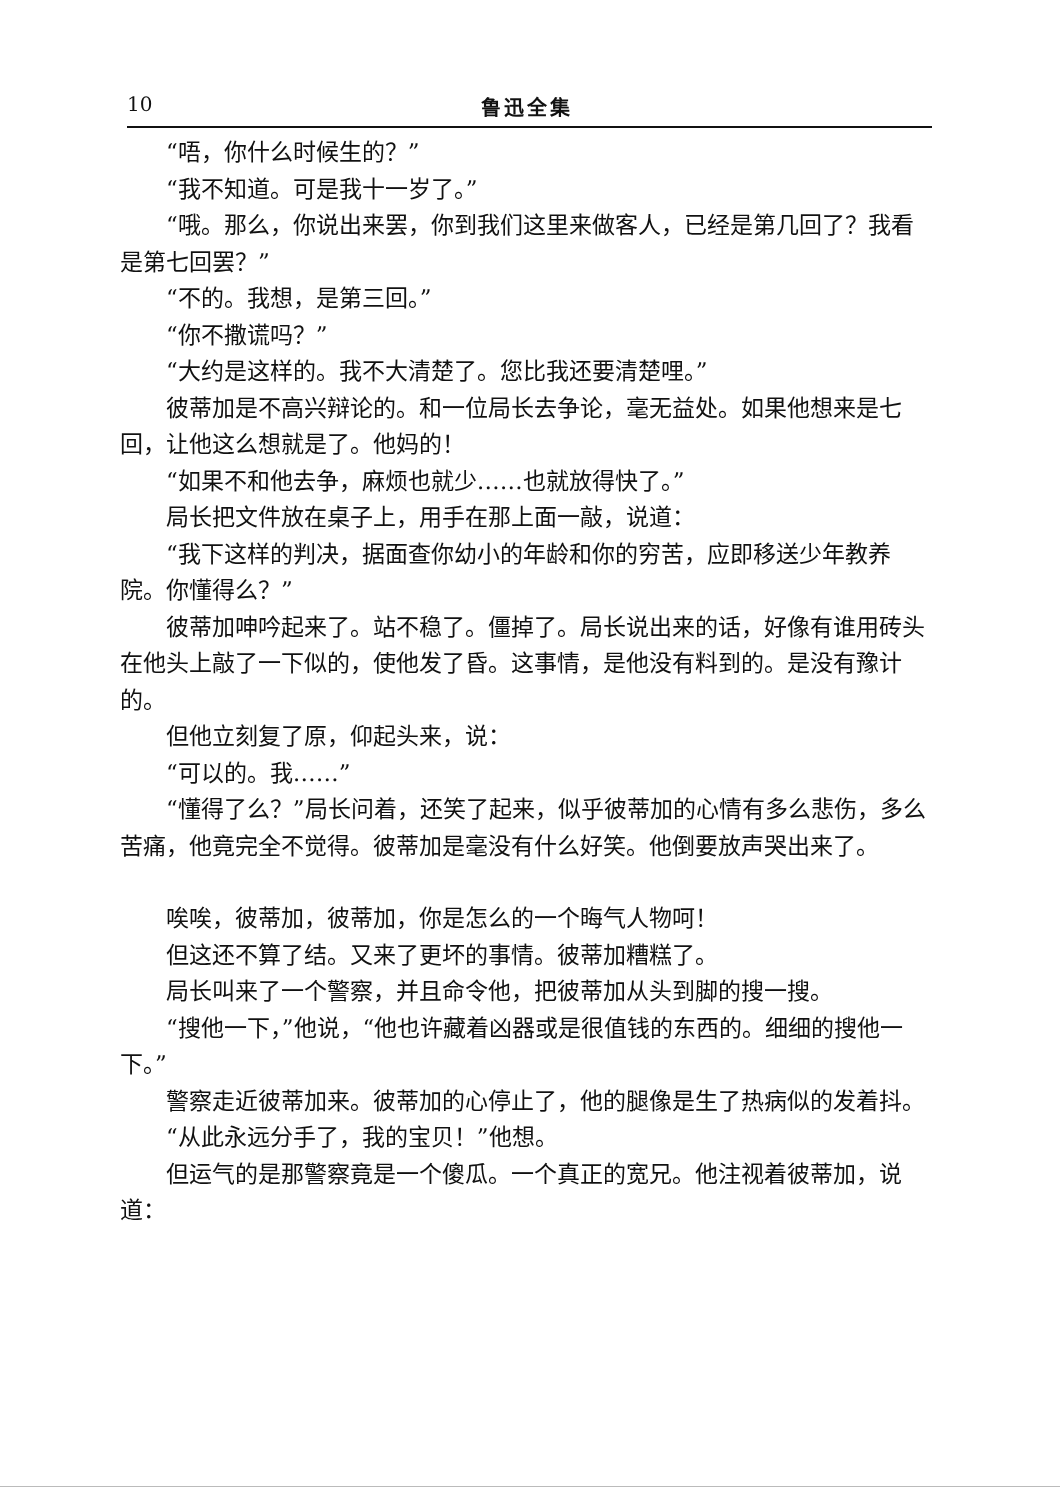10 鲁迅全集
“唔，你什么时候生的？”
“我不知道。可是我十一岁了。”
“哦。那么，你说出来罢，你到我们这里来做客人，已经是第几回了？我看是第七回罢？”
“不的。我想，是第三回。”
“你不撒谎吗？”
“大约是这样的。我不大清楚了。您比我还要清楚哩。”
彼蒂加是不高兴辩论的。和一位局长去争论，毫无益处。如果他想来是七回，让他这么想就是了。他妈的！
“如果不和他去争，麻烦也就少……也就放得快了。”
局长把文件放在桌子上，用手在那上面一敲，说道：
“我下这样的判决，据面查你幼小的年龄和你的穷苦，应即移送少年教养院。你懂得么？”
彼蒂加呻吟起来了。站不稳了。僵掉了。局长说出来的话，好像有谁用砖头在他头上敲了一下似的，使他发了昏。这事情，是他没有料到的。是没有豫计的。
但他立刻复了原，仰起头来，说：
“可以的。我……”
“懂得了么？”局长问着，还笑了起来，似乎彼蒂加的心情有多么悲伤，多么苦痛，他竟完全不觉得。彼蒂加是毫没有什么好笑。他倒要放声哭出来了。
唉唉，彼蒂加，彼蒂加，你是怎么的一个晦气人物呵！
但这还不算了结。又来了更坏的事情。彼蒂加糟糕了。
局长叫来了一个警察，并且命令他，把彼蒂加从头到脚的搜一搜。
“搜他一下，”他说，“他也许藏着凶器或是很值钱的东西的。细细的搜他一下。”
警察走近彼蒂加来。彼蒂加的心停止了，他的腿像是生了热病似的发着抖。
“从此永远分手了，我的宝贝！”他想。
但运气的是那警察竟是一个傻瓜。一个真正的宽兄。他注视着彼蒂加，说道：